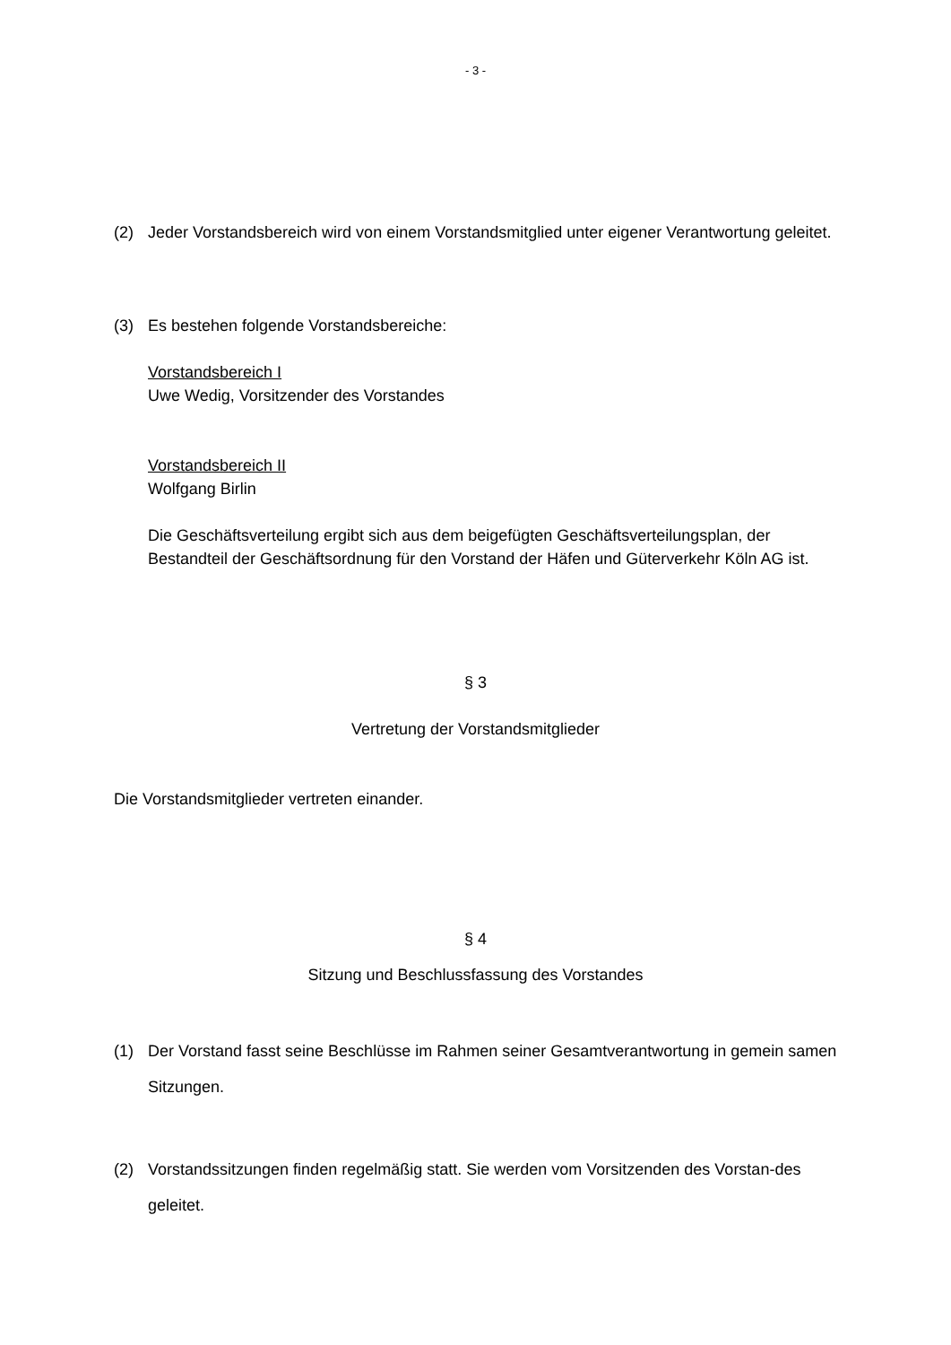- 3 -
(2) Jeder Vorstandsbereich wird von einem Vorstandsmitglied unter eigener Verantwortung geleitet.
(3) Es bestehen folgende Vorstandsbereiche:
Vorstandsbereich I
Uwe Wedig, Vorsitzender des Vorstandes
Vorstandsbereich II
Wolfgang Birlin
Die Geschäftsverteilung ergibt sich aus dem beigefügten Geschäftsverteilungsplan, der Bestandteil der Geschäftsordnung für den Vorstand der Häfen und Güterverkehr Köln AG ist.
§ 3
Vertretung der Vorstandsmitglieder
Die Vorstandsmitglieder vertreten einander.
§ 4
Sitzung und Beschlussfassung des Vorstandes
(1) Der Vorstand fasst seine Beschlüsse im Rahmen seiner Gesamtverantwortung in gemein samen Sitzungen.
(2) Vorstandssitzungen finden regelmäßig statt. Sie werden vom Vorsitzenden des Vorstan-des geleitet.